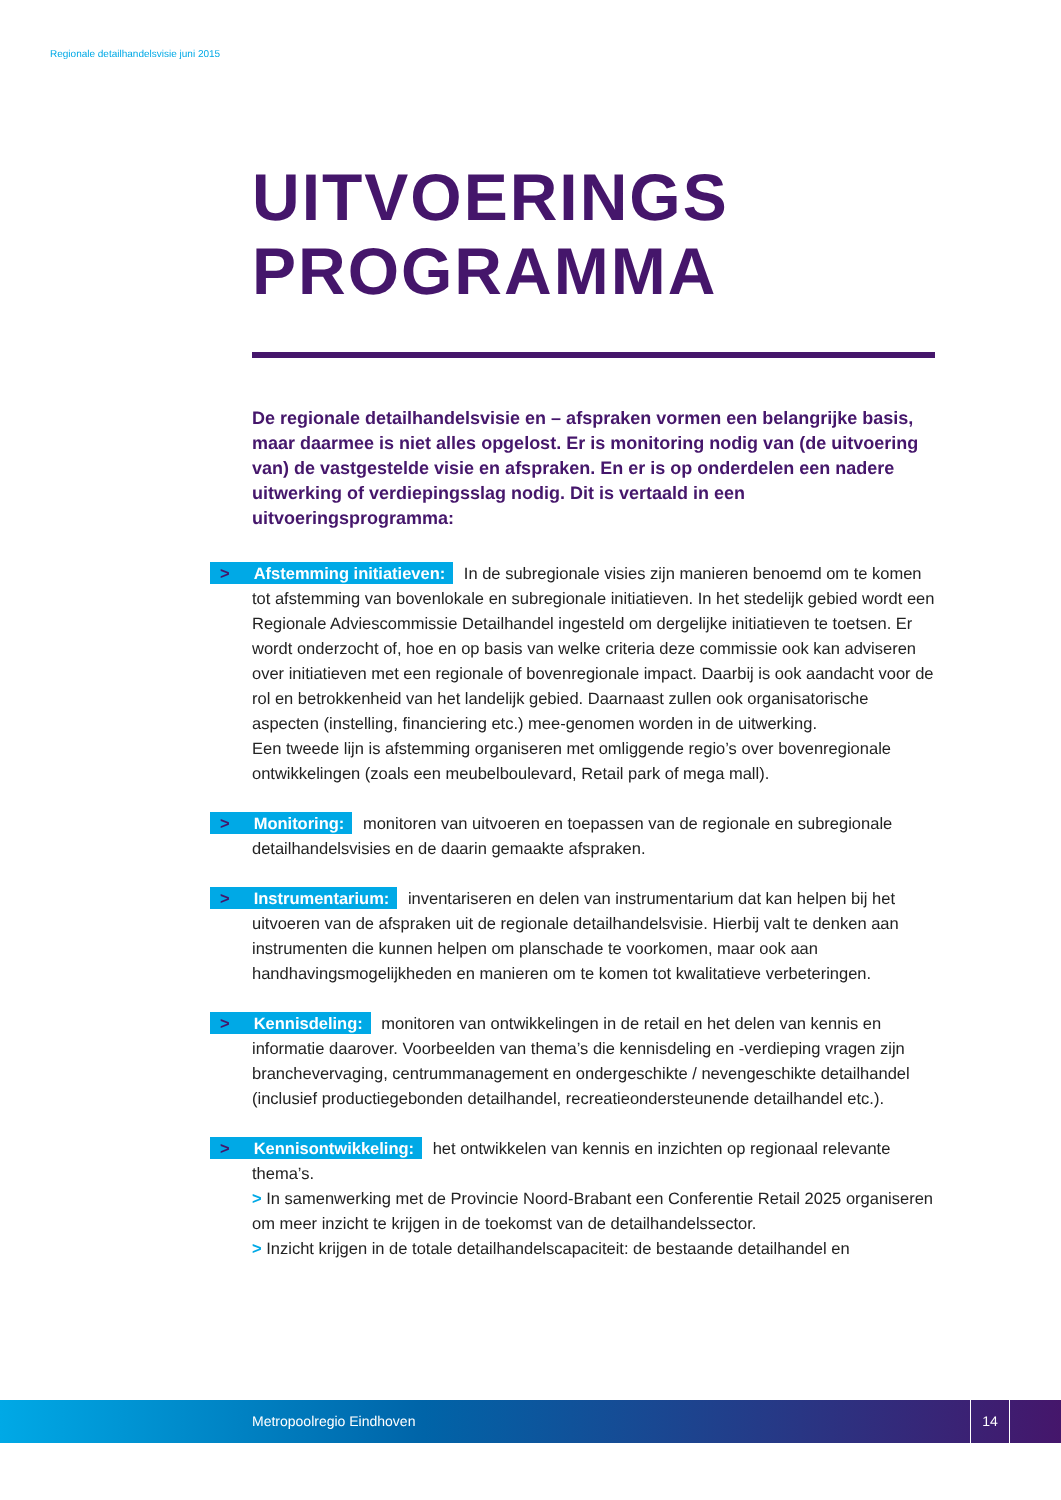Regionale detailhandelsvisie juni 2015
UITVOERINGS
PROGRAMMA
De regionale detailhandelsvisie en – afspraken vormen een belangrijke basis, maar daarmee is niet alles opgelost. Er is monitoring nodig van (de uitvoering van) de vastgestelde visie en afspraken. En er is op onderdelen een nadere uitwerking of verdiepingsslag nodig. Dit is vertaald in een uitvoeringsprogramma:
> Afstemming initiatieven: In de subregionale visies zijn manieren benoemd om te komen tot afstemming van bovenlokale en subregionale initiatieven. In het stedelijk gebied wordt een Regionale Adviescommissie Detailhandel ingesteld om dergelijke initiatieven te toetsen. Er wordt onderzocht of, hoe en op basis van welke criteria deze commissie ook kan adviseren over initiatieven met een regionale of bovenregionale impact. Daarbij is ook aandacht voor de rol en betrokkenheid van het landelijk gebied. Daarnaast zullen ook organisatorische aspecten (instelling, financiering etc.) mee-genomen worden in de uitwerking.
Een tweede lijn is afstemming organiseren met omliggende regio’s over bovenregionale ontwikkelingen (zoals een meubelboulevard, Retail park of mega mall).
> Monitoring: monitoren van uitvoeren en toepassen van de regionale en subregionale detailhandelsvisies en de daarin gemaakte afspraken.
> Instrumentarium: inventariseren en delen van instrumentarium dat kan helpen bij het uitvoeren van de afspraken uit de regionale detailhandelsvisie. Hierbij valt te denken aan instrumenten die kunnen helpen om planschade te voorkomen, maar ook aan handhavingsmogelijkheden en manieren om te komen tot kwalitatieve verbeteringen.
> Kennisdeling: monitoren van ontwikkelingen in de retail en het delen van kennis en informatie daarover. Voorbeelden van thema’s die kennisdeling en -verdieping vragen zijn branchevervaging, centrummanagement en ondergeschikte / nevengeschikte detailhandel (inclusief productiegebonden detailhandel, recreatieondersteunende detailhandel etc.).
> Kennisontwikkeling: het ontwikkelen van kennis en inzichten op regionaal relevante thema’s.
> In samenwerking met de Provincie Noord-Brabant een Conferentie Retail 2025 organiseren om meer inzicht te krijgen in de toekomst van de detailhandelssector.
> Inzicht krijgen in de totale detailhandelscapaciteit: de bestaande detailhandel en
Metropoolregio Eindhoven
14